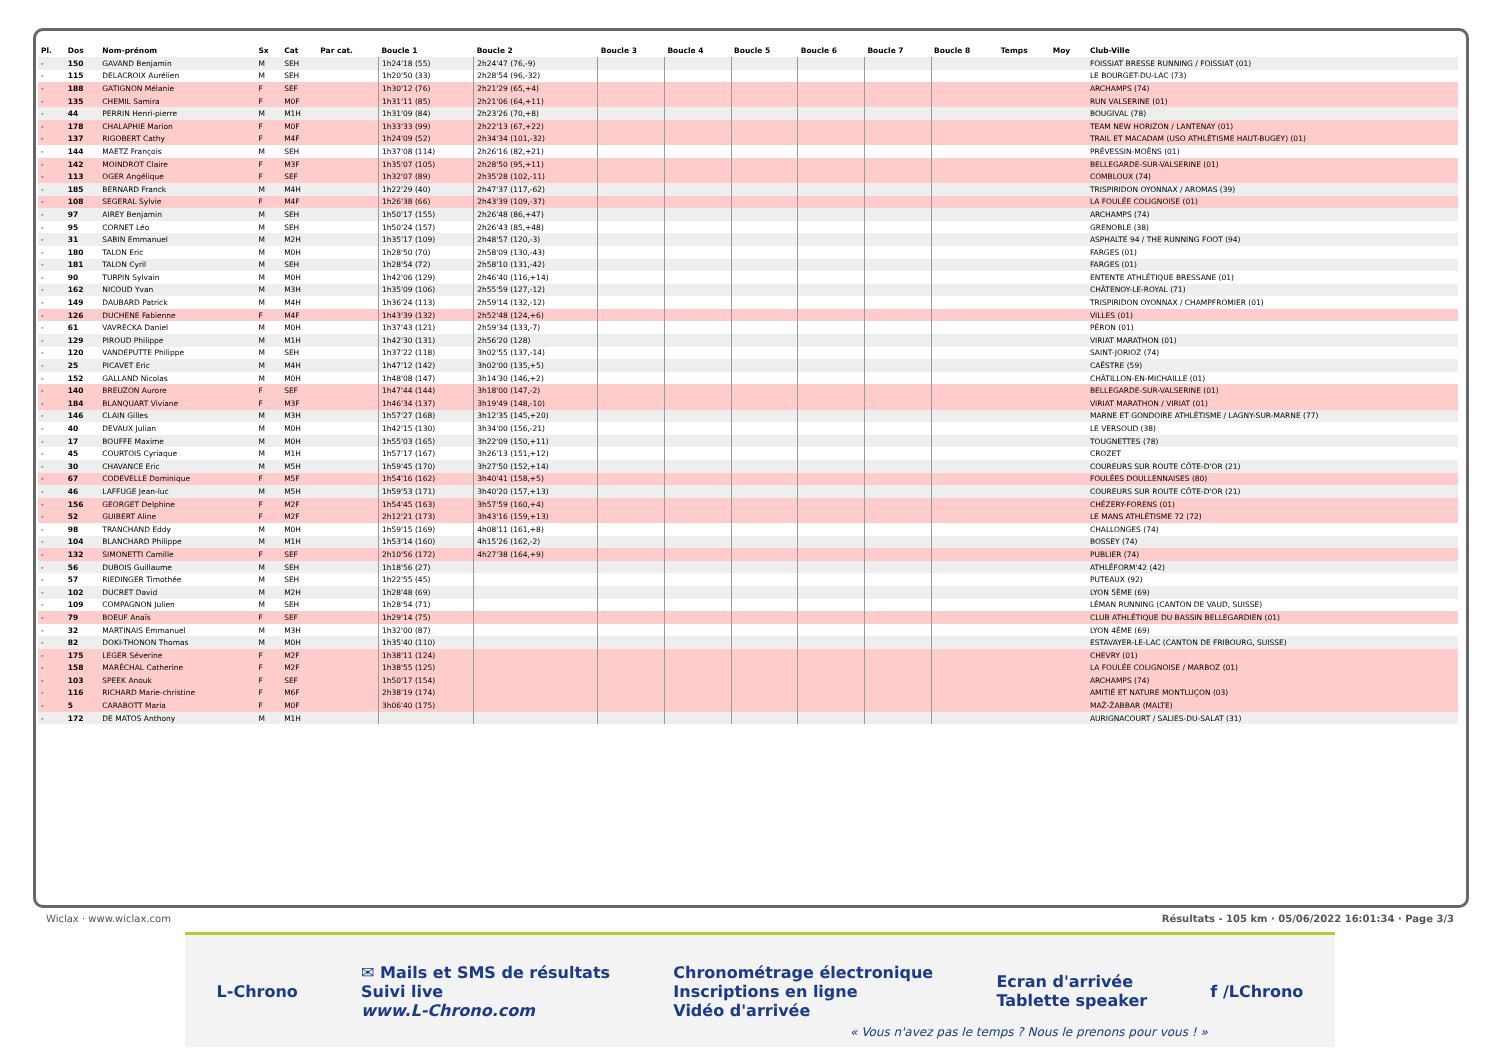| Pl. | Dos | Nom-prénom | Sx | Cat | Par cat. | Boucle 1 | Boucle 2 | Boucle 3 | Boucle 4 | Boucle 5 | Boucle 6 | Boucle 7 | Boucle 8 | Temps | Moy | Club-Ville |
| --- | --- | --- | --- | --- | --- | --- | --- | --- | --- | --- | --- | --- | --- | --- | --- | --- |
| - | 150 | GAVAND Benjamin | M | SEH | | 1h24'18 (55) | 2h24'47 (76,-9) | | | | | | | | | FOISSIAT BRESSE RUNNING / FOISSIAT (01) |
| - | 115 | DELACROIX Aurélien | M | SEH | | 1h20'50 (33) | 2h28'54 (96,-32) | | | | | | | | | LE BOURGET-DU-LAC (73) |
| - | 188 | GATIGNON Mélanie | F | SEF | | 1h30'12 (76) | 2h21'29 (65,+4) | | | | | | | | | ARCHAMPS (74) |
| - | 135 | CHEMIL Samira | F | M0F | | 1h31'11 (85) | 2h21'06 (64,+11) | | | | | | | | | RUN VALSERINE (01) |
| - | 44 | PERRIN Henri-pierre | M | M1H | | 1h31'09 (84) | 2h23'26 (70,+8) | | | | | | | | | BOUGIVAL (78) |
| - | 178 | CHALAPHIE Marion | F | M0F | | 1h33'33 (99) | 2h22'13 (67,+22) | | | | | | | | | TEAM NEW HORIZON / LANTENAY (01) |
| - | 137 | RIGOBERT Cathy | F | M4F | | 1h24'09 (52) | 2h34'34 (101,-32) | | | | | | | | | TRAIL ET MACADAM (USO ATHLÉTISME HAUT-BUGEY) (01) |
| - | 144 | MAETZ François | M | SEH | | 1h37'08 (114) | 2h26'16 (82,+21) | | | | | | | | | PRÉVESSIN-MOËNS (01) |
| - | 142 | MOINDROT Claire | F | M3F | | 1h35'07 (105) | 2h28'50 (95,+11) | | | | | | | | | BELLEGARDE-SUR-VALSERINE (01) |
| - | 113 | OGER Angélique | F | SEF | | 1h32'07 (89) | 2h35'28 (102,-11) | | | | | | | | | COMBLOUX (74) |
| - | 185 | BERNARD Franck | M | M4H | | 1h22'29 (40) | 2h47'37 (117,-62) | | | | | | | | | TRISPIRIDON OYONNAX / AROMAS (39) |
| - | 108 | SEGERAL Sylvie | F | M4F | | 1h26'38 (66) | 2h43'39 (109,-37) | | | | | | | | | LA FOULÉE COLIGNOISE (01) |
| - | 97 | AIREY Benjamin | M | SEH | | 1h50'17 (155) | 2h26'48 (86,+47) | | | | | | | | | ARCHAMPS (74) |
| - | 95 | CORNET Léo | M | SEH | | 1h50'24 (157) | 2h26'43 (85,+48) | | | | | | | | | GRENOBLE (38) |
| - | 31 | SABIN Emmanuel | M | M2H | | 1h35'17 (109) | 2h48'57 (120,-3) | | | | | | | | | ASPHALTE 94 / THE RUNNING FOOT (94) |
| - | 180 | TALON Eric | M | M0H | | 1h28'50 (70) | 2h58'09 (130,-43) | | | | | | | | | FARGES (01) |
| - | 181 | TALON Cyril | M | SEH | | 1h28'54 (72) | 2h58'10 (131,-42) | | | | | | | | | FARGES (01) |
| - | 90 | TURPIN Sylvain | M | M0H | | 1h42'06 (129) | 2h46'40 (116,+14) | | | | | | | | | ENTENTE ATHLÉTIQUE BRESSANE (01) |
| - | 162 | NICOUD Yvan | M | M3H | | 1h35'09 (106) | 2h55'59 (127,-12) | | | | | | | | | CHÂTENOY-LE-ROYAL (71) |
| - | 149 | DAUBARD Patrick | M | M4H | | 1h36'24 (113) | 2h59'14 (132,-12) | | | | | | | | | TRISPIRIDON OYONNAX / CHAMPFROMIER (01) |
| - | 126 | DUCHENE Fabienne | F | M4F | | 1h43'39 (132) | 2h52'48 (124,+6) | | | | | | | | | VILLES (01) |
| - | 61 | VAVRECKA Daniel | M | M0H | | 1h37'43 (121) | 2h59'34 (133,-7) | | | | | | | | | PÉRON (01) |
| - | 129 | PIROUD Philippe | M | M1H | | 1h42'30 (131) | 2h56'20 (128) | | | | | | | | | VIRIAT MARATHON (01) |
| - | 120 | VANDEPUTTE Philippe | M | SEH | | 1h37'22 (118) | 3h02'55 (137,-14) | | | | | | | | | SAINT-JORIOZ (74) |
| - | 25 | PICAVET Eric | M | M4H | | 1h47'12 (142) | 3h02'00 (135,+5) | | | | | | | | | CAËSTRE (59) |
| - | 152 | GALLAND Nicolas | M | M0H | | 1h48'08 (147) | 3h14'30 (146,+2) | | | | | | | | | CHÂTILLON-EN-MICHAILLE (01) |
| - | 140 | BREUZON Aurore | F | SEF | | 1h47'44 (144) | 3h18'00 (147,-2) | | | | | | | | | BELLEGARDE-SUR-VALSERINE (01) |
| - | 184 | BLANQUART Viviane | F | M3F | | 1h46'34 (137) | 3h19'49 (148,-10) | | | | | | | | | VIRIAT MARATHON / VIRIAT (01) |
| - | 146 | CLAIN Gilles | M | M3H | | 1h57'27 (168) | 3h12'35 (145,+20) | | | | | | | | | MARNE ET GONDOIRE ATHLÉTISME / LAGNY-SUR-MARNE (77) |
| - | 40 | DEVAUX Julian | M | M0H | | 1h42'15 (130) | 3h34'00 (156,-21) | | | | | | | | | LE VERSOUD (38) |
| - | 17 | BOUFFE Maxime | M | M0H | | 1h55'03 (165) | 3h22'09 (150,+11) | | | | | | | | | TOUGNETTES (78) |
| - | 45 | COURTOIS Cyriaque | M | M1H | | 1h57'17 (167) | 3h26'13 (151,+12) | | | | | | | | | CROZET |
| - | 30 | CHAVANCE Eric | M | M5H | | 1h59'45 (170) | 3h27'50 (152,+14) | | | | | | | | | COUREURS SUR ROUTE CÔTE-D'OR (21) |
| - | 67 | CODEVELLE Dominique | F | M5F | | 1h54'16 (162) | 3h40'41 (158,+5) | | | | | | | | | FOULÉES DOULLENNAISES (80) |
| - | 46 | LAFFUGE Jean-luc | M | M5H | | 1h59'53 (171) | 3h40'20 (157,+13) | | | | | | | | | COUREURS SUR ROUTE CÔTE-D'OR (21) |
| - | 156 | GEORGET Delphine | F | M2F | | 1h54'45 (163) | 3h57'59 (160,+4) | | | | | | | | | CHÉZERY-FORENS (01) |
| - | 52 | GUIBERT Aline | F | M2F | | 2h12'21 (173) | 3h43'16 (159,+13) | | | | | | | | | LE MANS ATHLÉTISME 72 (72) |
| - | 98 | TRANCHAND Eddy | M | M0H | | 1h59'15 (169) | 4h08'11 (161,+8) | | | | | | | | | CHALLONGES (74) |
| - | 104 | BLANCHARD Philippe | M | M1H | | 1h53'14 (160) | 4h15'26 (162,-2) | | | | | | | | | BOSSEY (74) |
| - | 132 | SIMONETTI Camille | F | SEF | | 2h10'56 (172) | 4h27'38 (164,+9) | | | | | | | | | PUBLIER (74) |
| - | 56 | DUBOIS Guillaume | M | SEH | | 1h18'56 (27) | | | | | | | | | | ATHLÉFORM'42 (42) |
| - | 57 | RIEDINGER Timothée | M | SEH | | 1h22'55 (45) | | | | | | | | | | PUTEAUX (92) |
| - | 102 | DUCRET David | M | M2H | | 1h28'48 (69) | | | | | | | | | | LYON 5ÈME (69) |
| - | 109 | COMPAGNON Julien | M | SEH | | 1h28'54 (71) | | | | | | | | | | LÉMAN RUNNING (CANTON DE VAUD, SUISSE) |
| - | 79 | BOEUF Anaïs | F | SEF | | 1h29'14 (75) | | | | | | | | | | CLUB ATHLÉTIQUE DU BASSIN BELLEGARDIEN (01) |
| - | 32 | MARTINAIS Emmanuel | M | M3H | | 1h32'00 (87) | | | | | | | | | | LYON 4ÈME (69) |
| - | 82 | DOKI-THONON Thomas | M | M0H | | 1h35'40 (110) | | | | | | | | | | ESTAVAYER-LE-LAC (CANTON DE FRIBOURG, SUISSE) |
| - | 175 | LEGER Séverine | F | M2F | | 1h38'11 (124) | | | | | | | | | | CHEVRY (01) |
| - | 158 | MARÉCHAL Catherine | F | M2F | | 1h38'55 (125) | | | | | | | | | | LA FOULÉE COLIGNOISE / MARBOZ (01) |
| - | 103 | SPEEK Anouk | F | SEF | | 1h50'17 (154) | | | | | | | | | | ARCHAMPS (74) |
| - | 116 | RICHARD Marie-christine | F | M6F | | 2h38'19 (174) | | | | | | | | | | AMITIÉ ET NATURE MONTLUÇON (03) |
| - | 5 | CARABOTT Maria | F | M0F | | 3h06'40 (175) | | | | | | | | | | MAŻ-ŻABBAR (MALTE) |
| - | 172 | DE MATOS Anthony | M | M1H | | | | | | | | | | | | AURIGNACOURT / SALIES-DU-SALAT (31) |
Wiclax · www.wiclax.com Résultats - 105 km · 05/06/2022 16:01:34 · Page 3/3
L-Chrono ✉ Mails et SMS de résultats
Suivi live
www.L-Chrono.com Chronométrage électronique
Inscriptions en ligne
Vidéo d'arrivée Ecran d'arrivée
Tablette speaker f /LChrono
« Vous n'avez pas le temps ? Nous le prenons pour vous ! »